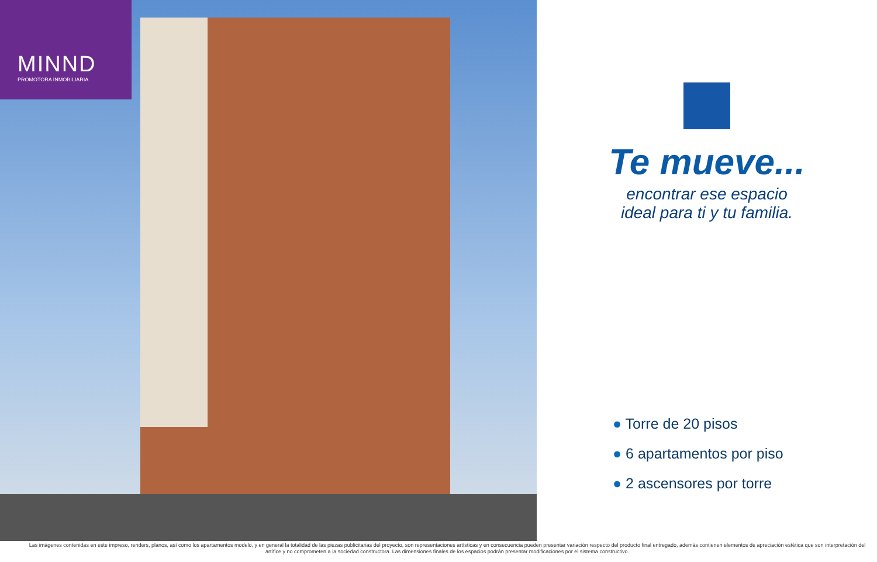MINND
PROMOTORA INMOBILIARIA
Te mueve...
encontrar ese espacio
ideal para ti y tu familia.
● Torre de 20 pisos
● 6 apartamentos por piso
● 2 ascensores por torre
Las imágenes contenidas en este impreso, renders, planos, así como los apartamentos modelo, y en general la totalidad de las piezas publicitarias del proyecto, son representaciones artísticas y en consecuencia pueden presentar variación respecto del producto final entregado, además contienen elementos de apreciación estética que son interpretación del artífice y no comprometen a la sociedad constructora. Las dimensiones finales de los espacios podrán presentar modificaciones por el sistema constructivo.